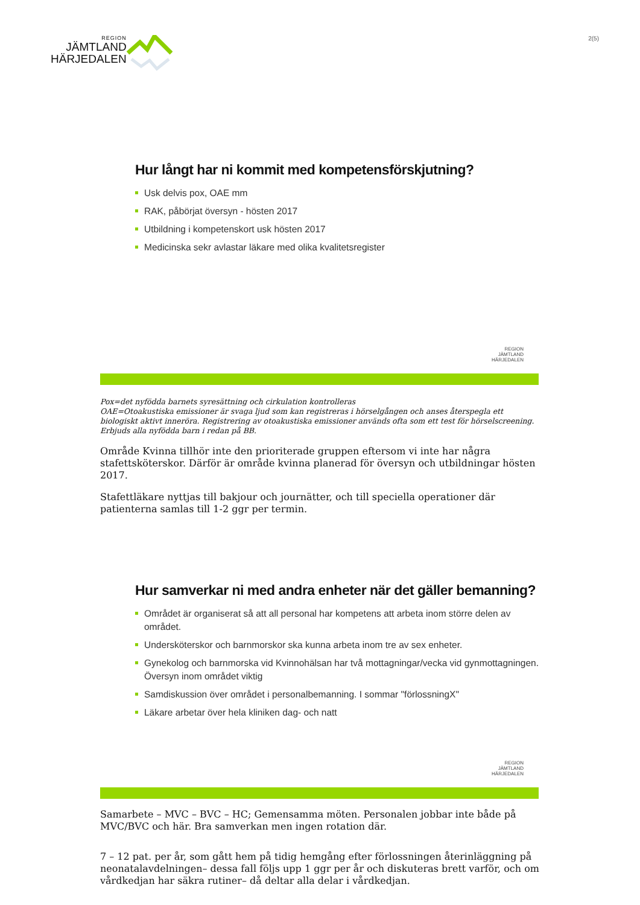REGION
JÄMTLAND
HÄRJEDALEN
2(5)
Hur långt har ni kommit med kompetensförskjutning?
Usk delvis pox, OAE mm
RAK, påbörjat översyn - hösten 2017
Utbildning i kompetenskort usk hösten 2017
Medicinska sekr avlastar läkare med olika kvalitetsregister
REGION
JÄMTLAND
HÄRJEDALEN
Pox=det nyfödda barnets syresättning och cirkulation kontrolleras
OAE=Otoakustiska emissioner är svaga ljud som kan registreras i hörselgången och anses återspegla ett biologiskt aktivt inneröra. Registrering av otoakustiska emissioner används ofta som ett test för hörselscreening. Erbjuds alla nyfödda barn i redan på BB.
Område Kvinna tillhör inte den prioriterade gruppen eftersom vi inte har några stafettsköterskor. Därför är område kvinna planerad för översyn och utbildningar hösten 2017.
Stafettläkare nyttjas till bakjour och journätter, och till speciella operationer där patienterna samlas till 1-2 ggr per termin.
Hur samverkar ni med andra enheter när det gäller bemanning?
Området är organiserat så att all personal har kompetens att arbeta inom större delen av området.
Undersköterskor och barnmorskor ska kunna arbeta inom tre av sex enheter.
Gynekolog och barnmorska vid Kvinnohälsan har två mottagningar/vecka vid gynmottagningen. Översyn inom området viktig
Samdiskussion över området i personalbemanning. I sommar "förlossningX"
Läkare arbetar över hela kliniken dag- och natt
REGION
JÄMTLAND
HÄRJEDALEN
Samarbete – MVC – BVC – HC; Gemensamma möten. Personalen jobbar inte både på MVC/BVC och här. Bra samverkan men ingen rotation där.
7 – 12 pat. per år, som gått hem på tidig hemgång efter förlossningen återinläggning på neonatalavdelningen– dessa fall följs upp 1 ggr per år och diskuteras brett varför, och om vårdkedjan har säkra rutiner– då deltar alla delar i vårdkedjan.